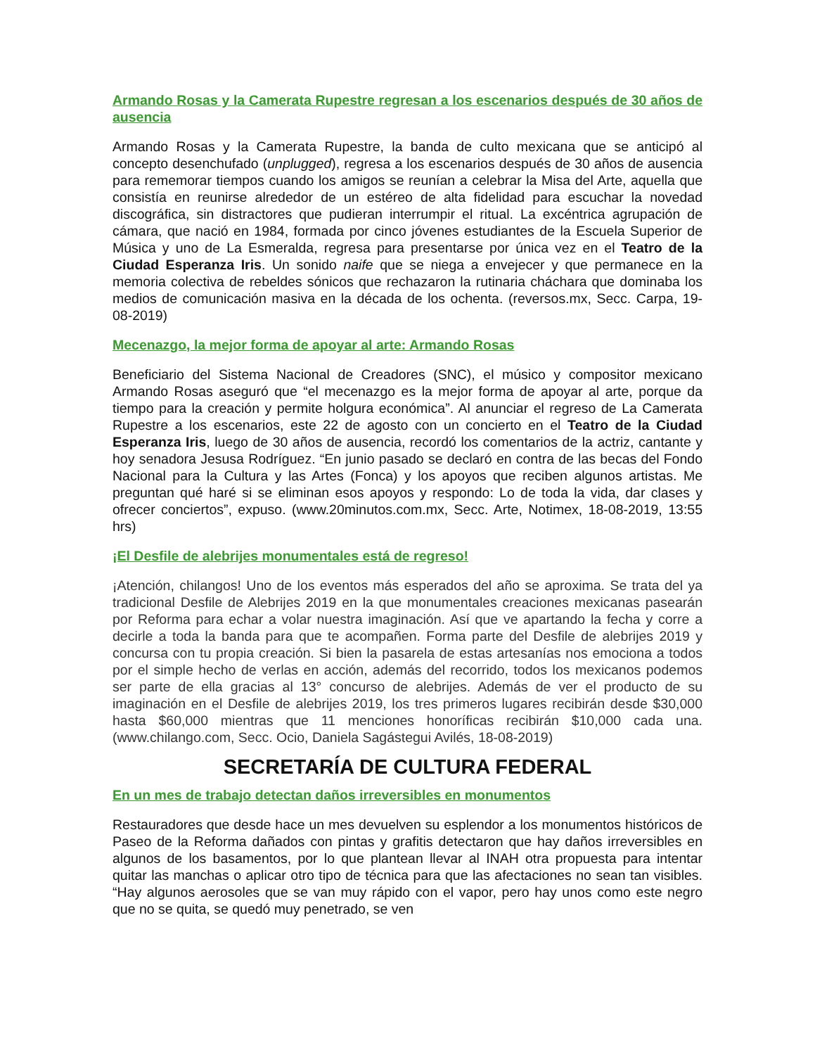Armando Rosas y la Camerata Rupestre regresan a los escenarios después de 30 años de ausencia
Armando Rosas y la Camerata Rupestre, la banda de culto mexicana que se anticipó al concepto desenchufado (unplugged), regresa a los escenarios después de 30 años de ausencia para rememorar tiempos cuando los amigos se reunían a celebrar la Misa del Arte, aquella que consistía en reunirse alrededor de un estéreo de alta fidelidad para escuchar la novedad discográfica, sin distractores que pudieran interrumpir el ritual. La excéntrica agrupación de cámara, que nació en 1984, formada por cinco jóvenes estudiantes de la Escuela Superior de Música y uno de La Esmeralda, regresa para presentarse por única vez en el Teatro de la Ciudad Esperanza Iris. Un sonido naife que se niega a envejecer y que permanece en la memoria colectiva de rebeldes sónicos que rechazaron la rutinaria cháchara que dominaba los medios de comunicación masiva en la década de los ochenta. (reversos.mx, Secc. Carpa, 19-08-2019)
Mecenazgo, la mejor forma de apoyar al arte: Armando Rosas
Beneficiario del Sistema Nacional de Creadores (SNC), el músico y compositor mexicano Armando Rosas aseguró que “el mecenazgo es la mejor forma de apoyar al arte, porque da tiempo para la creación y permite holgura económica”. Al anunciar el regreso de La Camerata Rupestre a los escenarios, este 22 de agosto con un concierto en el Teatro de la Ciudad Esperanza Iris, luego de 30 años de ausencia, recordó los comentarios de la actriz, cantante y hoy senadora Jesusa Rodríguez. “En junio pasado se declaró en contra de las becas del Fondo Nacional para la Cultura y las Artes (Fonca) y los apoyos que reciben algunos artistas. Me preguntan qué haré si se eliminan esos apoyos y respondo: Lo de toda la vida, dar clases y ofrecer conciertos”, expuso. (www.20minutos.com.mx, Secc. Arte, Notimex, 18-08-2019, 13:55 hrs)
¡El Desfile de alebrijes monumentales está de regreso!
¡Atención, chilangos! Uno de los eventos más esperados del año se aproxima. Se trata del ya tradicional Desfile de Alebrijes 2019 en la que monumentales creaciones mexicanas pasearán por Reforma para echar a volar nuestra imaginación. Así que ve apartando la fecha y corre a decirle a toda la banda para que te acompañen. Forma parte del Desfile de alebrijes 2019 y concursa con tu propia creación. Si bien la pasarela de estas artesanías nos emociona a todos por el simple hecho de verlas en acción, además del recorrido, todos los mexicanos podemos ser parte de ella gracias al 13° concurso de alebrijes. Además de ver el producto de su imaginación en el Desfile de alebrijes 2019, los tres primeros lugares recibirán desde $30,000 hasta $60,000 mientras que 11 menciones honoríficas recibirán $10,000 cada una. (www.chilango.com, Secc. Ocio, Daniela Sagástegui Avilés, 18-08-2019)
SECRETARÍA DE CULTURA FEDERAL
En un mes de trabajo detectan daños irreversibles en monumentos
Restauradores que desde hace un mes devuelven su esplendor a los monumentos históricos de Paseo de la Reforma dañados con pintas y grafitis detectaron que hay daños irreversibles en algunos de los basamentos, por lo que plantean llevar al INAH otra propuesta para intentar quitar las manchas o aplicar otro tipo de técnica para que las afectaciones no sean tan visibles. “Hay algunos aerosoles que se van muy rápido con el vapor, pero hay unos como este negro que no se quita, se quedó muy penetrado, se ven